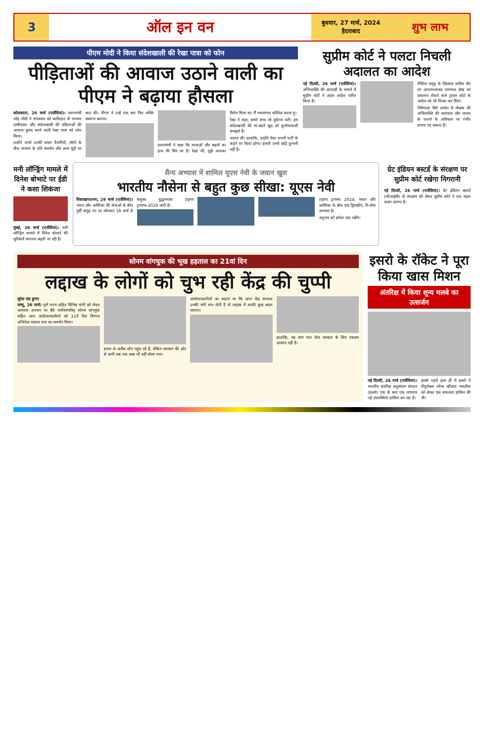3
ऑल इन वन
बुधवार, 27 मार्च, 2024
हैदराबाद
शुभ लाभ
पीएम मोदी ने किया संदेशखाली की रेखा पात्रा को फोन
पीड़िताओं की आवाज उठाने वाली का पीएम ने बढ़ाया हौसला
कोलकाता, 26 मार्च (एजेंसियां)। प्रधानमंत्री नरेंद्र मोदी ने मंगलवार को बशीरहाट से भाजपा उम्मीदवार और संदेशखाली की महिलाओं की आवाज बुलंद करने वाली रेखा पात्रा को फोन किया।
उन्होंने उनसे उनकी प्रचार तैयारियों, लोगों के बीच भाजपा के प्रति समर्थन और अन्य मुद्दों पर बात की। पीएम ने उन्हें एक बार फिर शक्ति स्वरूपा बताया।
प्रधानमंत्री ने कहा कि माताओं और बहनों का हाथ मेरे सिर पर है। रेखा जी, मुझे आपका मैसेज मिला था। मैं यथासंभव कोशिश करता हूं।
रेखा ने कहा, हमारे साथ जो दुर्घटना घटी। हम संदेशखाली की मां-बहनें खुद को दुर्भाग्यशाली समझते हैं।
नाराज थीं। हालांकि, उन्होंने ऐसा अपनी पार्टी के कहने पर किया होगा। हमारी उनसे कोई दुश्मनी नहीं है।
सुप्रीम कोर्ट ने पलटा निचली अदालत का आदेश
नई दिल्ली, 26 मार्च (एजेंसियां)। अभिव्यक्ति की आजादी के मामले में सुप्रीम कोर्ट ने अहम आदेश पारित किया है।
मीडिया समूह के खिलाफ कथित तौर पर अपमानजनक समाचार लेख का प्रकाशन रोकने वाले ट्रायल कोर्ट के आदेश को भी निरस्त कर दिया।
निषेधाज्ञा जैसे आदेश से लेखक की अभिव्यक्ति की स्वतंत्रता और जनता के जानने के अधिकार पर गंभीर प्रभाव पड़ सकता है।
मनी लॉन्ड्रिंग मामले में दिनेश बोभाटे पर ईडी ने कसा शिकंजा
मुंबई, 26 मार्च (एजेंसियां)। मनी लॉन्ड्रिंग मामले में दिनेश बोभाटे की मुश्किलें लगातार बढ़ती जा रही हैं।
सैन्य अभ्यास में शामिल यूएस नेवी के जवान खुश
भारतीय नौसेना से बहुत कुछ सीखा: यूएस नेवी
विशाखापत्तनम, 26 मार्च (एजेंसियां)। भारत और अमेरिका की सेनाओं के बीच पूर्वी समुद्र तट पर सोमवार 18 मार्च से संयुक्त युद्धाभ्यास टाइगर ट्रायम्फ-2024 जारी है।
टाइगर ट्रायम्फ 2024, भारत और अमेरिका के बीच एक द्विपक्षीय, त्रि-सेवा अभ्यास है।
अनुभव को हमेशा याद रखेंगे।
ग्रेट इंडियन बस्टर्ड के संरक्षण पर सुप्रीम कोर्ट रखेगा निगरानी
नई दिल्ली, 26 मार्च (एजेंसियां)। ग्रेट इंडियन बस्टर्ड (जीआईबी) के संरक्षण को लेकर सुप्रीम कोर्ट ने एक अहम कदम उठाया है।
सोनम वांगचुक की भूख हड़ताल का 21वां दिन
लद्दाख के लोगों को चुभ रही केंद्र की चुप्पी
सुरेश एस डुग्गर
जम्मू, 26 मार्च। पूर्ण राज्य सहित विभिन्न मांगों को लेकर आमरण अनशन पर बैठे पर्यावरणविद् सोनम वांगचुक सहित अन्य आंदोलनकारियों को 21वें दिन दिग्गज अभिनेता प्रकाश राज का समर्थन मिला।
हजार के करीब लोग पहुंच रहे हैं, लेकिन सरकार की ओर से अभी तक एक शब्द भी नहीं बोला गया।
आंदोलनकारियों का कहना था कि अगर केंद्र सरकार उनकी मांगें मान लेती है तो लद्दाख में काफी कुछ बदल जाएगा।
हालांकि, यह मांग मान लेना सरकार के लिए एकदम आसान नहीं है।
इसरो के रॉकेट ने पूरा किया खास मिशन
अंतरिक्ष में किया शून्य मलबे का उत्सर्जन
नई दिल्ली, 26 मार्च (एजेंसियां)। भारतीय अंतरिक्ष अनुसंधान संगठन (इसरो) एक के बाद एक लगातार नई उपलब्धियां हासिल कर रहा है।
इससे पहले हाल ही में इसरो ने रीयूजेबल लॉन्च व्हीकल तकनीक को लेकर एक सफलता हासिल की थी।